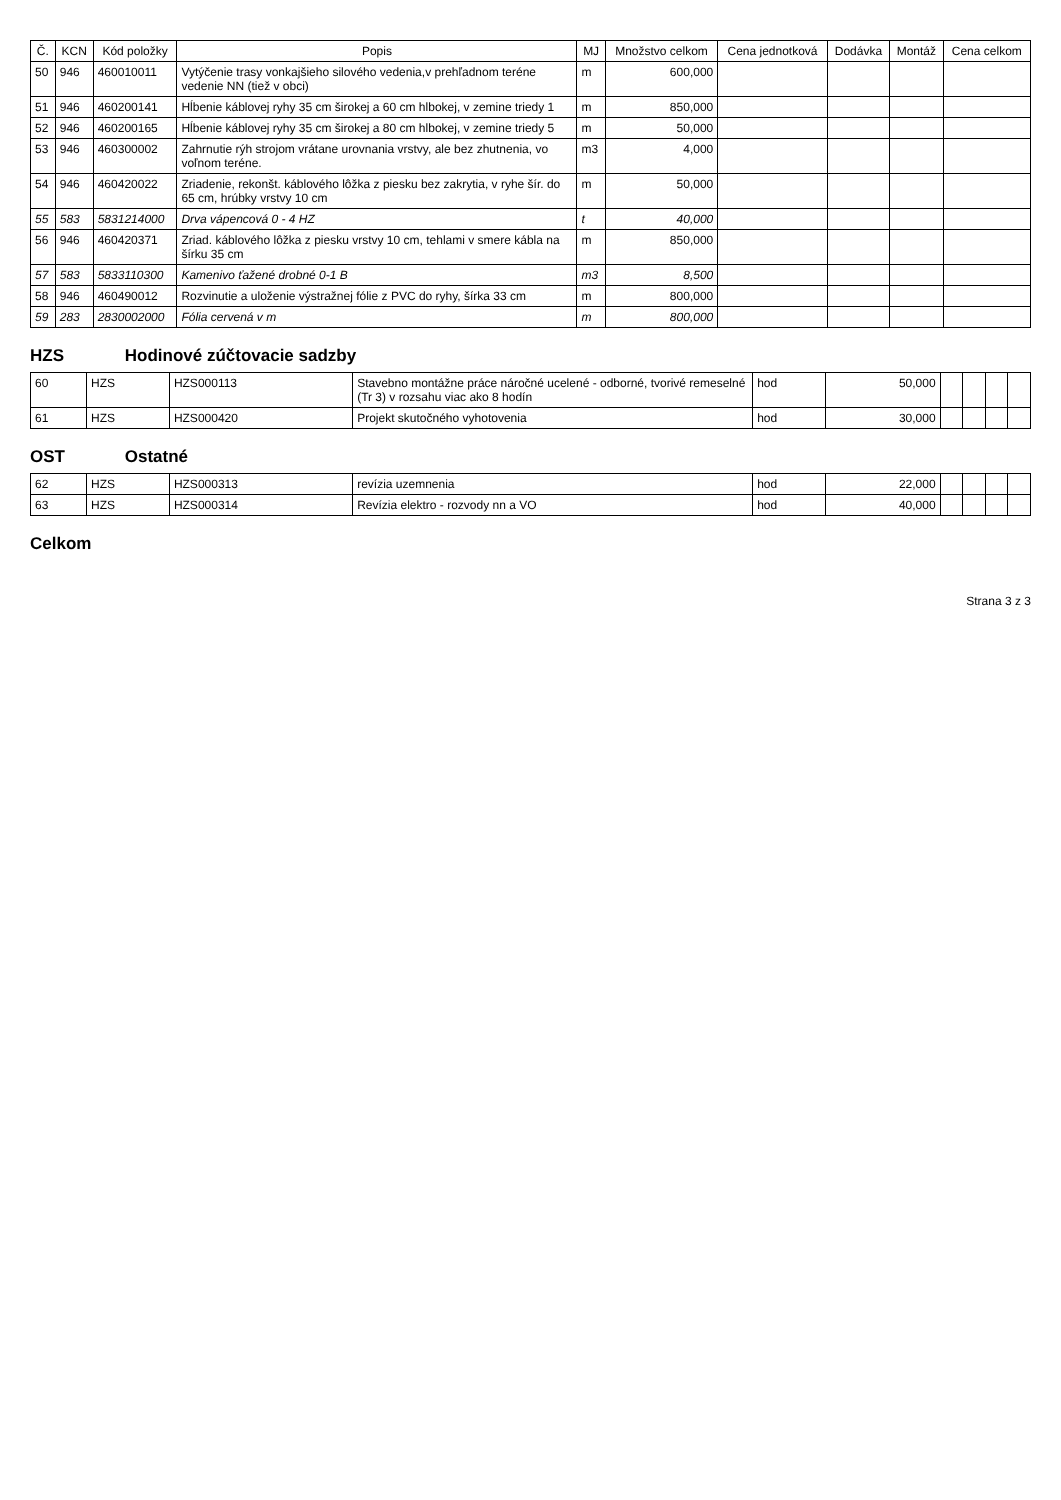| Č. | KCN | Kód položky | Popis | MJ | Množstvo celkom | Cena jednotková | Dodávka | Montáž | Cena celkom |
| --- | --- | --- | --- | --- | --- | --- | --- | --- | --- |
| 50 | 946 | 460010011 | Vytýčenie trasy vonkajšieho silového vedenia,v prehľadnom teréne vedenie NN (tiež v obci) | m | 600,000 | | | | |
| 51 | 946 | 460200141 | Hĺbenie káblovej ryhy 35 cm širokej a 60 cm hlbokej, v zemine triedy 1 | m | 850,000 | | | | |
| 52 | 946 | 460200165 | Hĺbenie káblovej ryhy 35 cm širokej a 80 cm hlbokej, v zemine triedy 5 | m | 50,000 | | | | |
| 53 | 946 | 460300002 | Zahrnutie rýh strojom vrátane urovnania vrstvy, ale bez zhutnenia, vo voľnom teréne. | m3 | 4,000 | | | | |
| 54 | 946 | 460420022 | Zriadenie, rekonšt. káblového lôžka z piesku bez zakrytia, v ryhe šír. do 65 cm, hrúbky vrstvy 10 cm | m | 50,000 | | | | |
| 55 | 583 | 5831214000 | Drva vápencová 0 - 4 HZ | t | 40,000 | | | | |
| 56 | 946 | 460420371 | Zriad. káblového lôžka z piesku vrstvy 10 cm, tehlami v smere kábla na šírku 35 cm | m | 850,000 | | | | |
| 57 | 583 | 5833110300 | Kamenivo ťažené drobné 0-1 B | m3 | 8,500 | | | | |
| 58 | 946 | 460490012 | Rozvinutie a uloženie výstražnej fólie z PVC do ryhy, šírka 33 cm | m | 800,000 | | | | |
| 59 | 283 | 2830002000 | Fólia cervená v m | m | 800,000 | | | | |
HZS Hodinové zúčtovacie sadzby
| 60 | HZS | HZS000113 | Stavebno montážne práce náročné ucelené - odborné, tvorivé remeselné (Tr 3) v rozsahu viac ako 8 hodín | hod | 50,000 | | | | |
| 61 | HZS | HZS000420 | Projekt skutočného vyhotovenia | hod | 30,000 | | | | |
OST Ostatné
| 62 | HZS | HZS000313 | revízia uzemnenia | hod | 22,000 | | | | |
| 63 | HZS | HZS000314 | Revízia elektro - rozvody nn a VO | hod | 40,000 | | | | |
Celkom
Strana 3 z 3